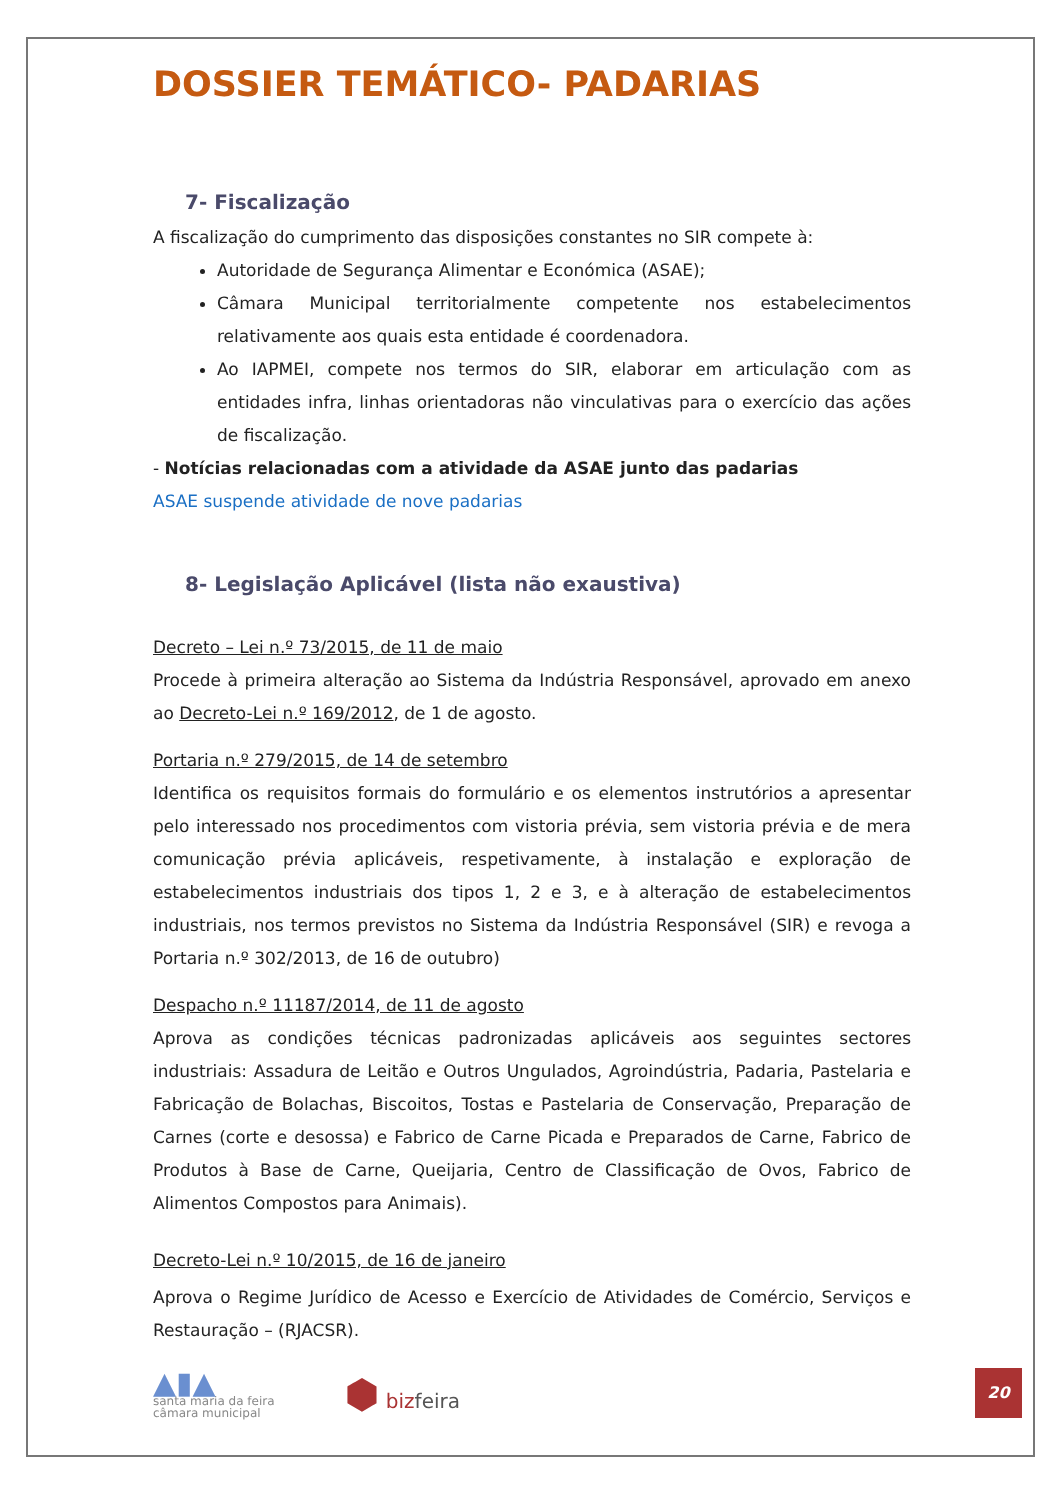DOSSIER TEMÁTICO- PADARIAS
7- Fiscalização
A fiscalização do cumprimento das disposições constantes no SIR compete à:
Autoridade de Segurança Alimentar e Económica (ASAE);
Câmara Municipal territorialmente competente nos estabelecimentos relativamente aos quais esta entidade é coordenadora.
Ao IAPMEI, compete nos termos do SIR, elaborar em articulação com as entidades infra, linhas orientadoras não vinculativas para o exercício das ações de fiscalização.
- Notícias relacionadas com a atividade da ASAE junto das padarias
ASAE suspende atividade de nove padarias
8- Legislação Aplicável (lista não exaustiva)
Decreto – Lei n.º 73/2015, de 11 de maio
Procede à primeira alteração ao Sistema da Indústria Responsável, aprovado em anexo ao Decreto-Lei n.º 169/2012, de 1 de agosto.
Portaria n.º 279/2015, de 14 de setembro
Identifica os requisitos formais do formulário e os elementos instrutórios a apresentar pelo interessado nos procedimentos com vistoria prévia, sem vistoria prévia e de mera comunicação prévia aplicáveis, respetivamente, à instalação e exploração de estabelecimentos industriais dos tipos 1, 2 e 3, e à alteração de estabelecimentos industriais, nos termos previstos no Sistema da Indústria Responsável (SIR) e revoga a Portaria n.º 302/2013, de 16 de outubro)
Despacho n.º 11187/2014, de 11 de agosto
Aprova as condições técnicas padronizadas aplicáveis aos seguintes sectores industriais: Assadura de Leitão e Outros Ungulados, Agroindústria, Padaria, Pastelaria e Fabricação de Bolachas, Biscoitos, Tostas e Pastelaria de Conservação, Preparação de Carnes (corte e desossa) e Fabrico de Carne Picada e Preparados de Carne, Fabrico de Produtos à Base de Carne, Queijaria, Centro de Classificação de Ovos, Fabrico de Alimentos Compostos para Animais).
Decreto-Lei n.º 10/2015, de 16 de janeiro
Aprova o Regime Jurídico de Acesso e Exercício de Atividades de Comércio, Serviços e Restauração – (RJACSR).
▲▮▲
santa maria da feira
câmara municipal
⬢ bizfeira
20